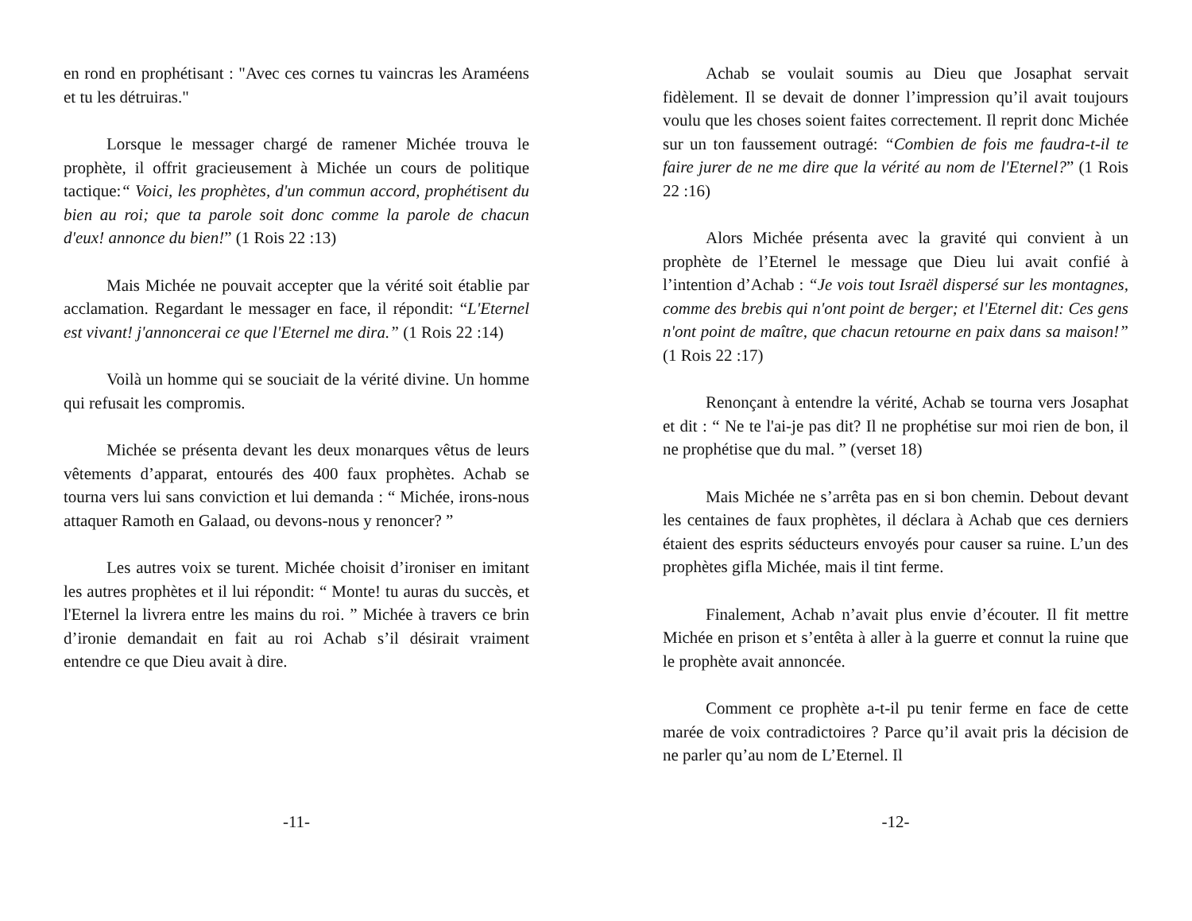en rond en prophétisant : "Avec ces cornes tu vaincras les Araméens et tu les détruiras."
Lorsque le messager chargé de ramener Michée trouva le prophète, il offrit gracieusement à Michée un cours de politique tactique:“ Voici, les prophètes, d'un commun accord, prophétisent du bien au roi; que ta parole soit donc comme la parole de chacun d'eux! annonce du bien!” (1 Rois 22 :13)
Mais Michée ne pouvait accepter que la vérité soit établie par acclamation. Regardant le messager en face, il répondit: “L'Eternel est vivant! j'annoncerai ce que l'Eternel me dira.” (1 Rois 22 :14)
Voilà un homme qui se souciait de la vérité divine. Un homme qui refusait les compromis.
Michée se présenta devant les deux monarques vêtus de leurs vêtements d’apparat, entourés des 400 faux prophètes. Achab se tourna vers lui sans conviction et lui demanda : “ Michée, irons-nous attaquer Ramoth en Galaad, ou devons-nous y renoncer? ”
Les autres voix se turent. Michée choisit d’ironiser en imitant les autres prophètes et il lui répondit: “ Monte! tu auras du succès, et l'Eternel la livrera entre les mains du roi. ” Michée à travers ce brin d’ironie demandait en fait au roi Achab s’il désirait vraiment entendre ce que Dieu avait à dire.
-11-
Achab se voulait soumis au Dieu que Josaphat servait fidèlement. Il se devait de donner l’impression qu’il avait toujours voulu que les choses soient faites correctement. Il reprit donc Michée sur un ton faussement outragé: “Combien de fois me faudra-t-il te faire jurer de ne me dire que la vérité au nom de l'Eternel?” (1 Rois 22 :16)
Alors Michée présenta avec la gravité qui convient à un prophète de l’Eternel le message que Dieu lui avait confié à l’intention d’Achab : “Je vois tout Israël dispersé sur les montagnes, comme des brebis qui n'ont point de berger; et l'Eternel dit: Ces gens n'ont point de maître, que chacun retourne en paix dans sa maison!” (1 Rois 22 :17)
Renonçant à entendre la vérité, Achab se tourna vers Josaphat et dit : “ Ne te l'ai-je pas dit? Il ne prophétise sur moi rien de bon, il ne prophétise que du mal. ” (verset 18)
Mais Michée ne s’arrêta pas en si bon chemin. Debout devant les centaines de faux prophètes, il déclara à Achab que ces derniers étaient des esprits séducteurs envoyés pour causer sa ruine. L’un des prophètes gifla Michée, mais il tint ferme.
Finalement, Achab n’avait plus envie d’écouter. Il fit mettre Michée en prison et s’entêta à aller à la guerre et connut la ruine que le prophète avait annoncée.
Comment ce prophète a-t-il pu tenir ferme en face de cette marée de voix contradictoires ? Parce qu’il avait pris la décision de ne parler qu’au nom de L’Eternel. Il
-12-